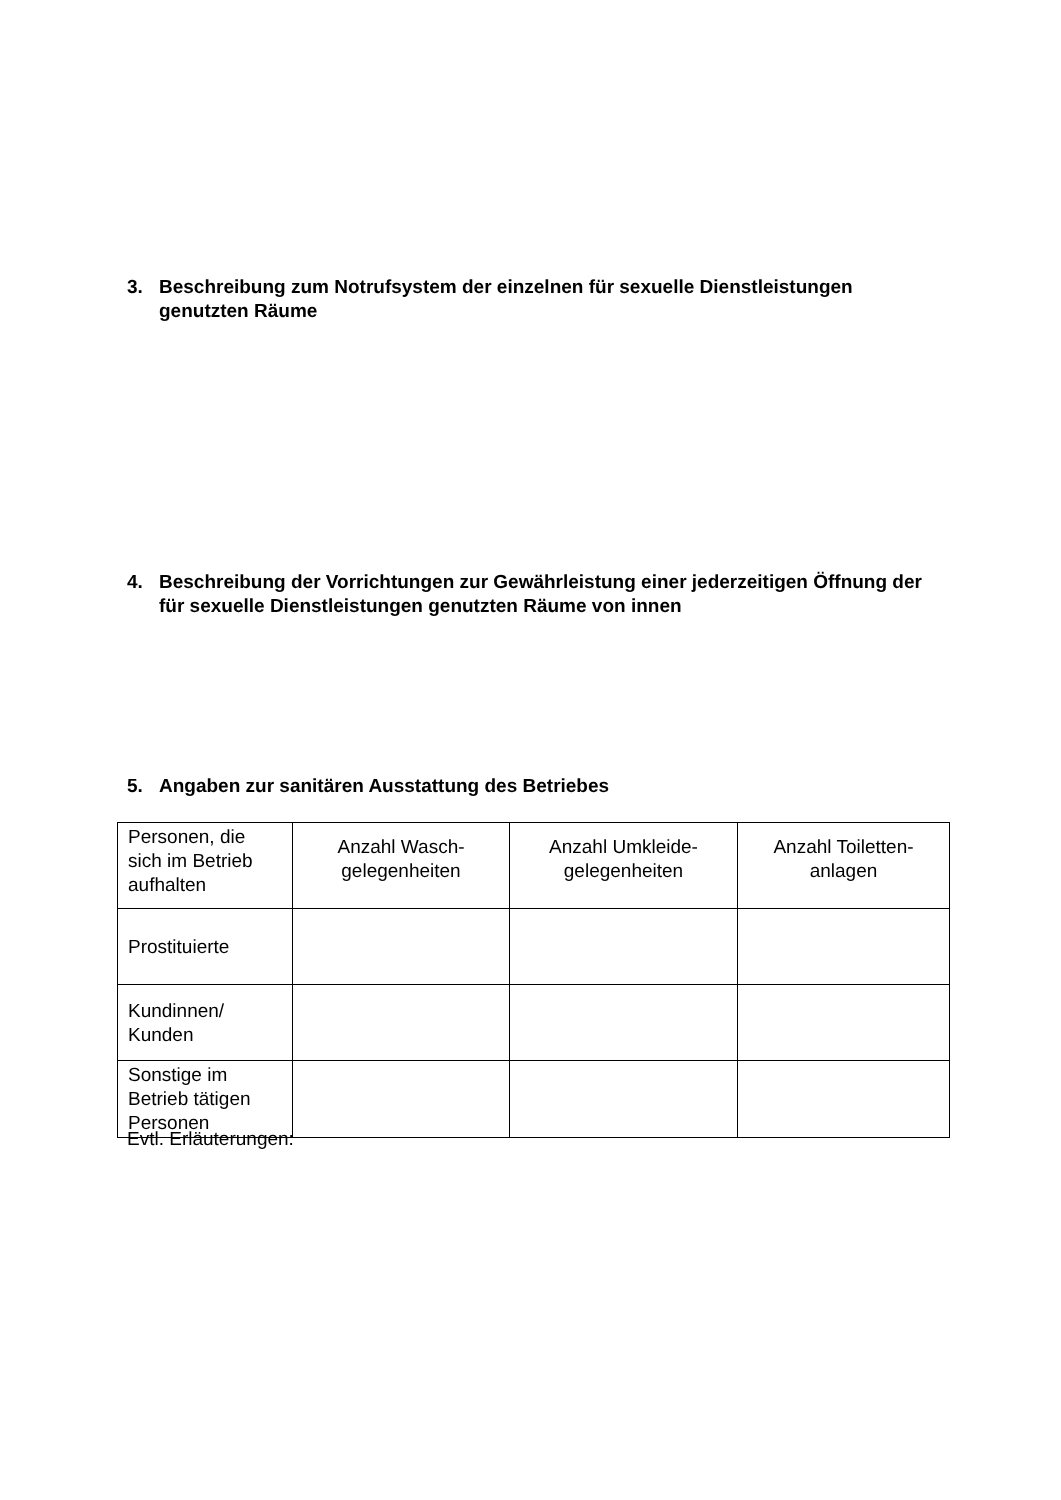3. Beschreibung zum Notrufsystem der einzelnen für sexuelle Dienstleistungen genutzten Räume
4. Beschreibung der Vorrichtungen zur Gewährleistung einer jederzeitigen Öffnung der für sexuelle Dienstleistungen genutzten Räume von innen
5. Angaben zur sanitären Ausstattung des Betriebes
| Personen, die sich im Betrieb aufhalten | Anzahl Wasch- gelegenheiten | Anzahl Umkleide- gelegenheiten | Anzahl Toiletten- anlagen |
| Prostituierte | | | |
| Kundinnen/ Kunden | | | |
| Sonstige im Betrieb tätigen Personen | | | |
Evtl. Erläuterungen: